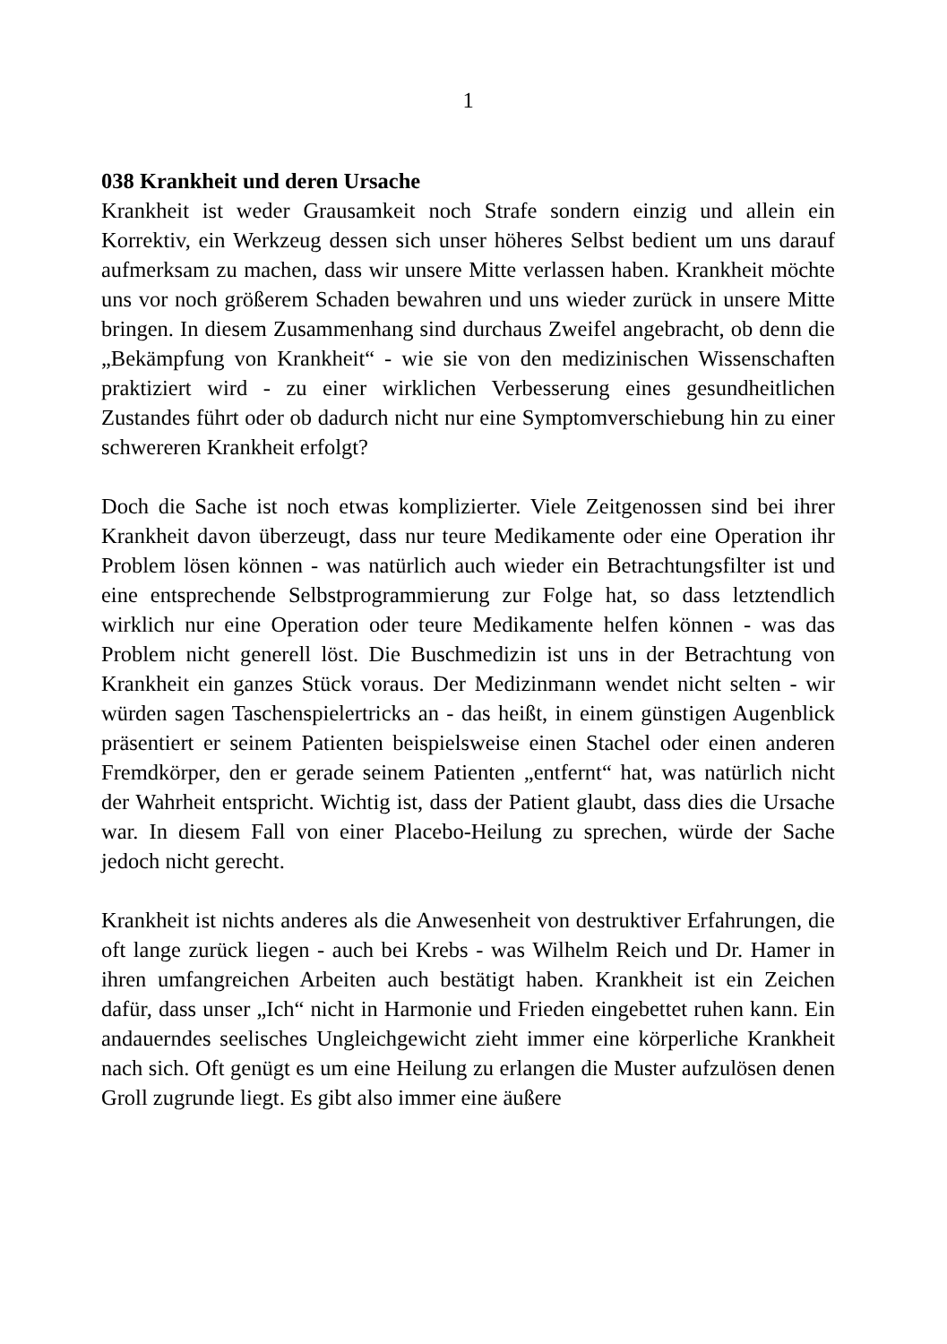1
038 Krankheit und deren Ursache
Krankheit ist weder Grausamkeit noch Strafe sondern einzig und allein ein Korrektiv, ein Werkzeug dessen sich unser höheres Selbst bedient um uns darauf aufmerksam zu machen, dass wir unsere Mitte verlassen haben. Krankheit möchte uns vor noch größerem Schaden bewahren und uns wieder zurück in unsere Mitte bringen. In diesem Zusammenhang sind durchaus Zweifel angebracht, ob denn die „Bekämpfung von Krankheit“ - wie sie von den medizinischen Wissenschaften praktiziert wird - zu einer wirklichen Verbesserung eines gesundheitlichen Zustandes führt oder ob dadurch nicht nur eine Symptomverschiebung hin zu einer schwereren Krankheit erfolgt?
Doch die Sache ist noch etwas komplizierter. Viele Zeitgenossen sind bei ihrer Krankheit davon überzeugt, dass nur teure Medikamente oder eine Operation ihr Problem lösen können - was natürlich auch wieder ein Betrachtungsfilter ist und eine entsprechende Selbstprogrammierung zur Folge hat, so dass letztendlich wirklich nur eine Operation oder teure Medikamente helfen können - was das Problem nicht generell löst. Die Buschmedizin ist uns in der Betrachtung von Krankheit ein ganzes Stück voraus. Der Medizinmann wendet nicht selten - wir würden sagen Taschenspielertricks an - das heißt, in einem günstigen Augenblick präsentiert er seinem Patienten beispielsweise einen Stachel oder einen anderen Fremdkörper, den er gerade seinem Patienten „entfernt“ hat, was natürlich nicht der Wahrheit entspricht. Wichtig ist, dass der Patient glaubt, dass dies die Ursache war. In diesem Fall von einer Placebo-Heilung zu sprechen, würde der Sache jedoch nicht gerecht.
Krankheit ist nichts anderes als die Anwesenheit von destruktiver Erfahrungen, die oft lange zurück liegen - auch bei Krebs - was Wilhelm Reich und Dr. Hamer in ihren umfangreichen Arbeiten auch bestätigt haben. Krankheit ist ein Zeichen dafür, dass unser „Ich“ nicht in Harmonie und Frieden eingebettet ruhen kann. Ein andauerndes seelisches Ungleichgewicht zieht immer eine körperliche Krankheit nach sich. Oft genügt es um eine Heilung zu erlangen die Muster aufzulösen denen Groll zugrunde liegt. Es gibt also immer eine äußere